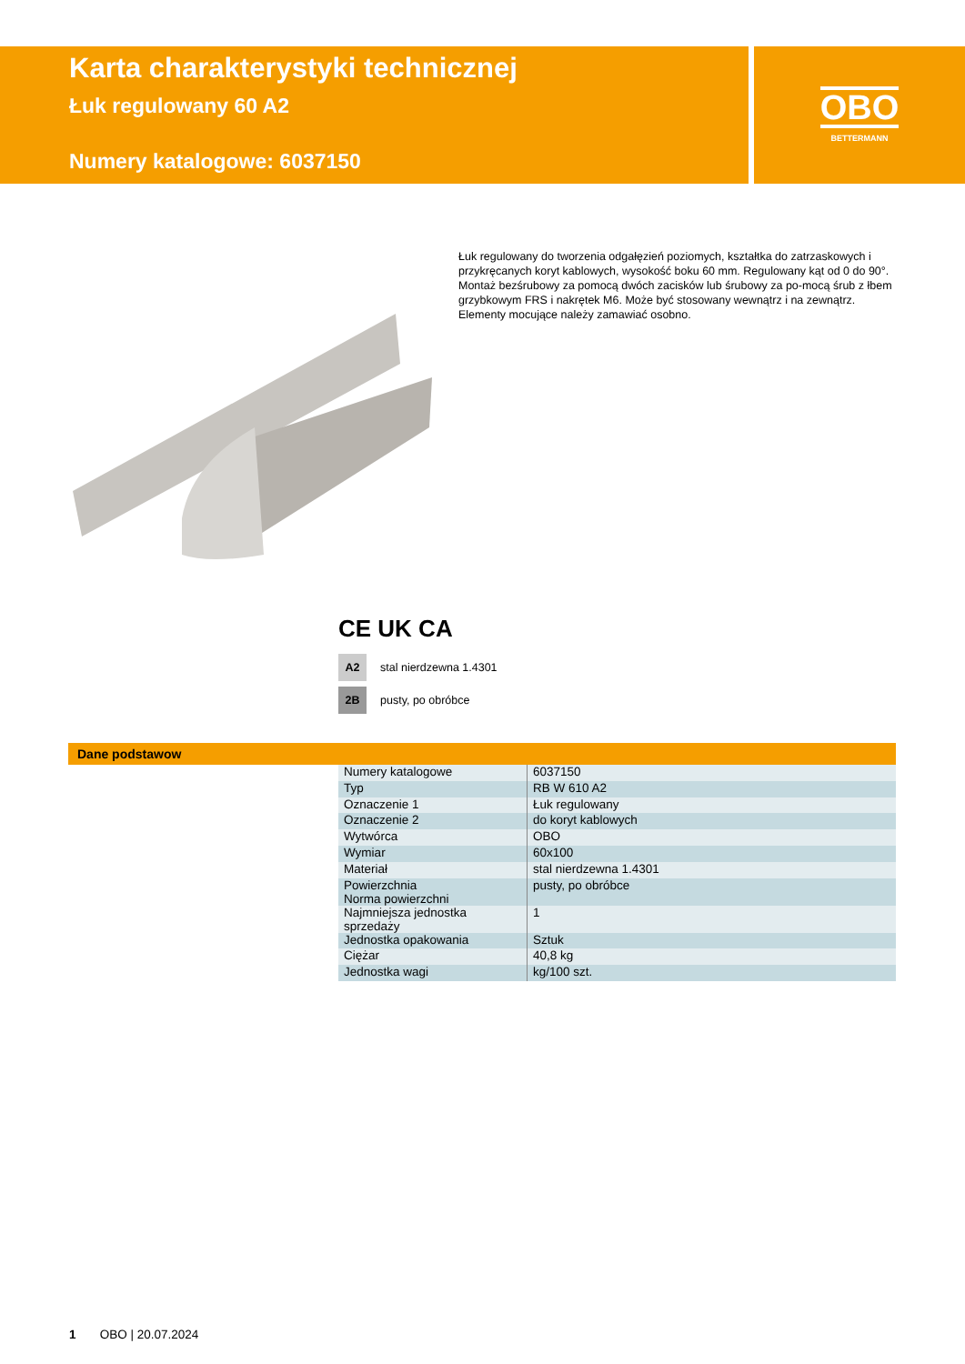Karta charakterystyki technicznej
Łuk regulowany 60 A2
Numery katalogowe: 6037150
OBO
BETTERMANN
Łuk regulowany do tworzenia odgałęzień poziomych, kształtka do zatrzaskowych i przykręcanych koryt kablowych, wysokość boku 60 mm. Regulowany kąt od 0 do 90°. Montaż bezśrubowy za pomocą dwóch zacisków lub śrubowy za po-mocą śrub z łbem grzybkowym FRS i nakrętek M6. Może być stosowany wewnątrz i na zewnątrz. Elementy mocujące należy zamawiać osobno.
CE UK CA
A2
stal nierdzewna 1.4301
2B
pusty, po obróbce
Dane podstawow
| Numery katalogowe | 6037150 |
| Typ | RB W 610 A2 |
| Oznaczenie 1 | Łuk regulowany |
| Oznaczenie 2 | do koryt kablowych |
| Wytwórca | OBO |
| Wymiar | 60x100 |
| Materiał | stal nierdzewna 1.4301 |
| Powierzchnia Norma powierzchni | pusty, po obróbce |
| Najmniejsza jednostka sprzedaży | 1 |
| Jednostka opakowania | Sztuk |
| Ciężar | 40,8 kg |
| Jednostka wagi | kg/100 szt. |
1 OBO | 20.07.2024